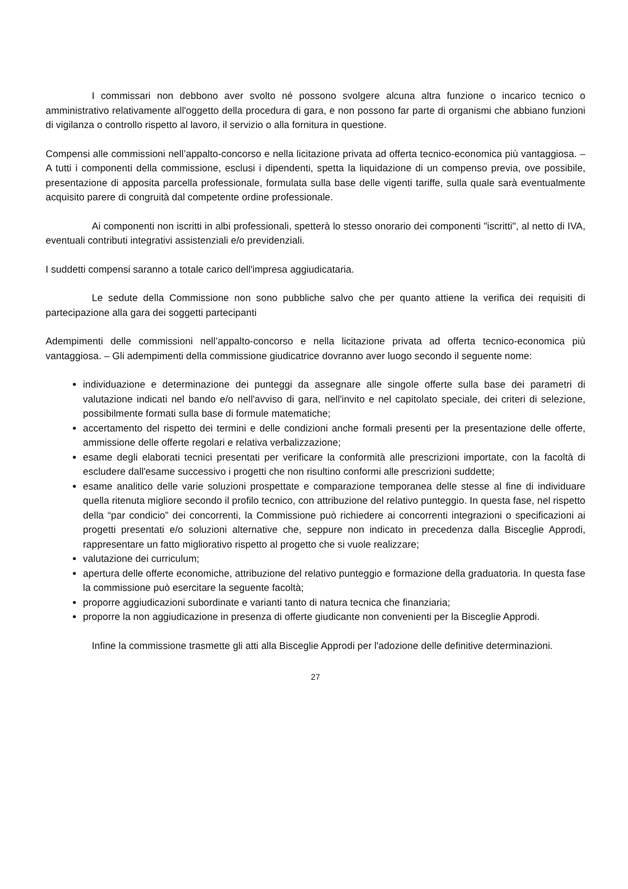I commissari non debbono aver svolto né possono svolgere alcuna altra funzione o incarico tecnico o amministrativo relativamente all'oggetto della procedura di gara, e non possono far parte di organismi che abbiano funzioni di vigilanza o controllo rispetto al lavoro, il servizio o alla fornitura in questione.
Compensi alle commissioni nell’appalto-concorso e nella licitazione privata ad offerta tecnico-economica più vantaggiosa. – A tutti i componenti della commissione, esclusi i dipendenti, spetta la liquidazione di un compenso previa, ove possibile, presentazione di apposita parcella professionale, formulata sulla base delle vigenti tariffe, sulla quale sarà eventualmente acquisito parere di congruità dal competente ordine professionale.
Ai componenti non iscritti in albi professionali, spetterà lo stesso onorario dei componenti "iscritti", al netto di IVA, eventuali contributi integrativi assistenziali e/o previdenziali.
I suddetti compensi saranno a totale carico dell'impresa aggiudicataria.
Le sedute della Commissione non sono pubbliche salvo che per quanto attiene la verifica dei requisiti di partecipazione alla gara dei soggetti partecipanti
Adempimenti delle commissioni nell’appalto-concorso e nella licitazione privata ad offerta tecnico-economica più vantaggiosa. – Gli adempimenti della commissione giudicatrice dovranno aver luogo secondo il seguente nome:
individuazione e determinazione dei punteggi da assegnare alle singole offerte sulla base dei parametri di valutazione indicati nel bando e/o nell'avviso di gara, nell'invito e nel capitolato speciale, dei criteri di selezione, possibilmente formati sulla base di formule matematiche;
accertamento del rispetto dei termini e delle condizioni anche formali presenti per la presentazione delle offerte, ammissione delle offerte regolari e relativa verbalizzazione;
esame degli elaborati tecnici presentati per verificare la conformità alle prescrizioni importate, con la facoltà di escludere dall'esame successivo i progetti che non risultino conformi alle prescrizioni suddette;
esame analitico delle varie soluzioni prospettate e comparazione temporanea delle stesse al fine di individuare quella ritenuta migliore secondo il profilo tecnico, con attribuzione del relativo punteggio. In questa fase, nel rispetto della “par condicio” dei concorrenti, la Commissione può richiedere ai concorrenti integrazioni o specificazioni ai progetti presentati e/o soluzioni alternative che, seppure non indicato in precedenza dalla Bisceglie Approdi, rappresentare un fatto migliorativo rispetto al progetto che si vuole realizzare;
valutazione dei curriculum;
apertura delle offerte economiche, attribuzione del relativo punteggio e formazione della graduatoria. In questa fase la commissione può esercitare la seguente facoltà;
proporre aggiudicazioni subordinate e varianti tanto di natura tecnica che finanziaria;
proporre la non aggiudicazione in presenza di offerte giudicante non convenienti per la Bisceglie Approdi.
Infine la commissione trasmette gli atti alla Bisceglie Approdi per l'adozione delle definitive determinazioni.
27